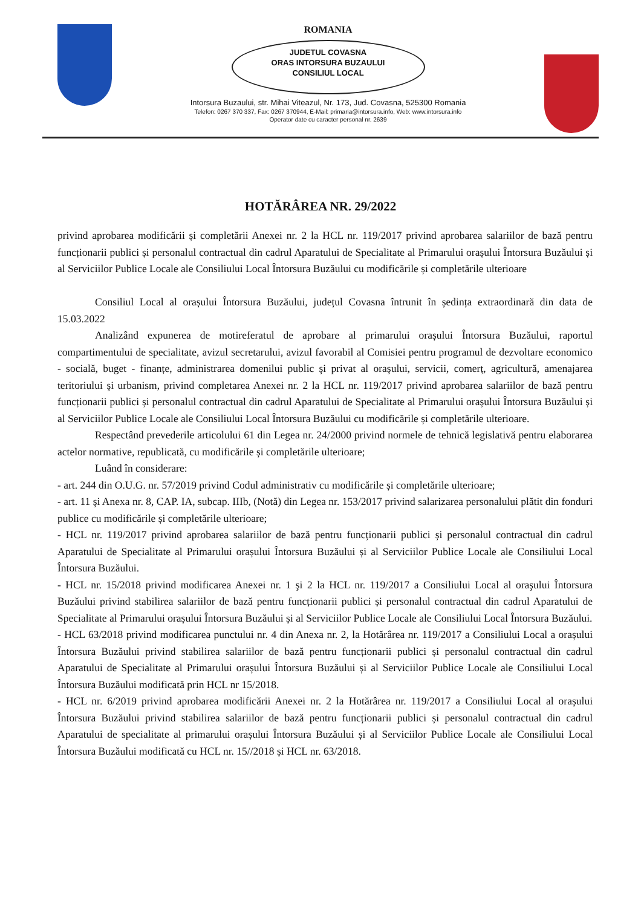ROMANIA
JUDETUL COVASNA
ORAS INTORSURA BUZAULUI
CONSILIUL LOCAL
Intorsura Buzaului, str. Mihai Viteazul, Nr. 173, Jud. Covasna, 525300 Romania
Telefon: 0267 370 337, Fax: 0267 370944, E-Mail: primaria@intorsura.info, Web: www.intorsura.info
Operator date cu caracter personal nr. 2639
HOTĂRÂREA NR. 29/2022
privind aprobarea modificării și completării Anexei nr. 2 la HCL nr. 119/2017 privind aprobarea salariilor de bază pentru funcționarii publici și personalul contractual din cadrul Aparatului de Specialitate al Primarului orașului Întorsura Buzăului și al Serviciilor Publice Locale ale Consiliului Local Întorsura Buzăului cu modificările și completările ulterioare
Consiliul Local al orașului Întorsura Buzăului, județul Covasna întrunit în ședința extraordinară din data de 15.03.2022
Analizând expunerea de motireferatul de aprobare al primarului orașului Întorsura Buzăului, raportul compartimentului de specialitate, avizul secretarului, avizul favorabil al Comisiei pentru programul de dezvoltare economico - socială, buget - finanțe, administrarea domenilui public şi privat al oraşului, servicii, comerț, agricultură, amenajarea teritoriului şi urbanism, privind completarea Anexei nr. 2 la HCL nr. 119/2017 privind aprobarea salariilor de bază pentru funcționarii publici și personalul contractual din cadrul Aparatului de Specialitate al Primarului orașului Întorsura Buzăului și al Serviciilor Publice Locale ale Consiliului Local Întorsura Buzăului cu modificările și completările ulterioare.
Respectând prevederile articolului 61 din Legea nr. 24/2000 privind normele de tehnică legislativă pentru elaborarea actelor normative, republicată, cu modificările și completările ulterioare;
Luând în considerare:
- art. 244 din O.U.G. nr. 57/2019 privind Codul administrativ cu modificările și completările ulterioare;
- art. 11 şi Anexa nr. 8, CAP. IA, subcap. IIIb, (Notă) din Legea nr. 153/2017 privind salarizarea personalului plătit din fonduri publice cu modificările și completările ulterioare;
- HCL nr. 119/2017 privind aprobarea salariilor de bază pentru funcționarii publici și personalul contractual din cadrul Aparatului de Specialitate al Primarului orașului Întorsura Buzăului și al Serviciilor Publice Locale ale Consiliului Local Întorsura Buzăului.
- HCL nr. 15/2018 privind modificarea Anexei nr. 1 şi 2 la HCL nr. 119/2017 a Consiliului Local al oraşului Întorsura Buzăului privind stabilirea salariilor de bază pentru funcționarii publici și personalul contractual din cadrul Aparatului de Specialitate al Primarului orașului Întorsura Buzăului și al Serviciilor Publice Locale ale Consiliului Local Întorsura Buzăului.
- HCL 63/2018 privind modificarea punctului nr. 4 din Anexa nr. 2, la Hotărârea nr. 119/2017 a Consiliului Local a orașului Întorsura Buzăului privind stabilirea salariilor de bază pentru funcționarii publici și personalul contractual din cadrul Aparatului de Specialitate al Primarului orașului Întorsura Buzăului și al Serviciilor Publice Locale ale Consiliului Local Întorsura Buzăului modificată prin HCL nr 15/2018.
- HCL nr. 6/2019 privind aprobarea modificării Anexei nr. 2 la Hotărârea nr. 119/2017 a Consiliului Local al orașului Întorsura Buzăului privind stabilirea salariilor de bază pentru funcționarii publici și personalul contractual din cadrul Aparatului de specialitate al primarului orașului Întorsura Buzăului și al Serviciilor Publice Locale ale Consiliului Local Întorsura Buzăului modificată cu HCL nr. 15//2018 și HCL nr. 63/2018.